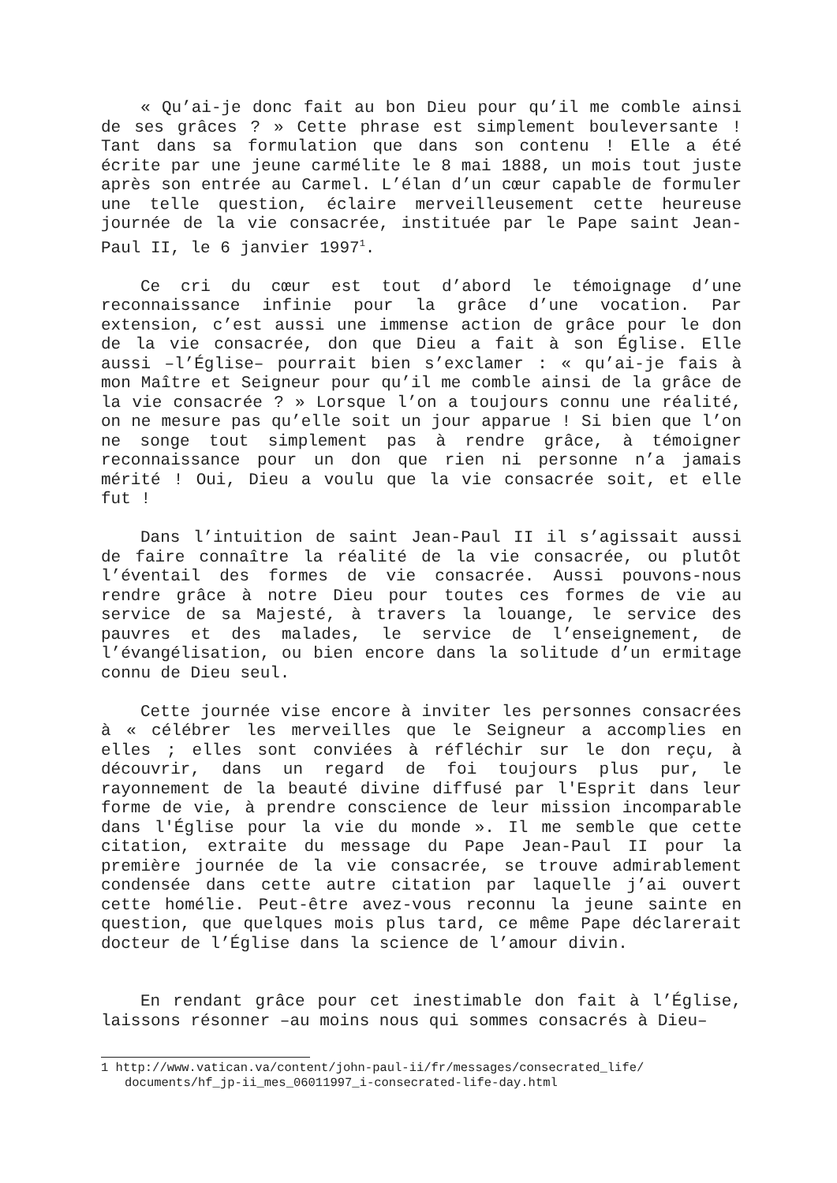« Qu’ai-je donc fait au bon Dieu pour qu’il me comble ainsi de ses grâces ? » Cette phrase est simplement bouleversante ! Tant dans sa formulation que dans son contenu ! Elle a été écrite par une jeune carmélite le 8 mai 1888, un mois tout juste après son entrée au Carmel. L’élan d’un cœur capable de formuler une telle question, éclaire merveilleusement cette heureuse journée de la vie consacrée, instituée par le Pape saint Jean-Paul II, le 6 janvier 1997<sup>1</sup>.
Ce cri du cœur est tout d’abord le témoignage d’une reconnaissance infinie pour la grâce d’une vocation. Par extension, c’est aussi une immense action de grâce pour le don de la vie consacrée, don que Dieu a fait à son Église. Elle aussi –l’Église– pourrait bien s’exclamer : « qu’ai-je fais à mon Maître et Seigneur pour qu’il me comble ainsi de la grâce de la vie consacrée ? » Lorsque l’on a toujours connu une réalité, on ne mesure pas qu’elle soit un jour apparue ! Si bien que l’on ne songe tout simplement pas à rendre grâce, à témoigner reconnaissance pour un don que rien ni personne n’a jamais mérité ! Oui, Dieu a voulu que la vie consacrée soit, et elle fut !
Dans l’intuition de saint Jean-Paul II il s’agissait aussi de faire connaître la réalité de la vie consacrée, ou plutôt l’éventail des formes de vie consacrée. Aussi pouvons-nous rendre grâce à notre Dieu pour toutes ces formes de vie au service de sa Majesté, à travers la louange, le service des pauvres et des malades, le service de l’enseignement, de l’évangélisation, ou bien encore dans la solitude d’un ermitage connu de Dieu seul.
Cette journée vise encore à inviter les personnes consacrées à « célébrer les merveilles que le Seigneur a accomplies en elles ; elles sont conviées à réfléchir sur le don reçu, à découvrir, dans un regard de foi toujours plus pur, le rayonnement de la beauté divine diffusé par l'Esprit dans leur forme de vie, à prendre conscience de leur mission incomparable dans l'Église pour la vie du monde ». Il me semble que cette citation, extraite du message du Pape Jean-Paul II pour la première journée de la vie consacrée, se trouve admirablement condensée dans cette autre citation par laquelle j’ai ouvert cette homélie. Peut-être avez-vous reconnu la jeune sainte en question, que quelques mois plus tard, ce même Pape déclarerait docteur de l’Église dans la science de l’amour divin.
En rendant grâce pour cet inestimable don fait à l’Église, laissons résonner –au moins nous qui sommes consacrés à Dieu–
1 http://www.vatican.va/content/john-paul-ii/fr/messages/consecrated_life/ documents/hf_jp-ii_mes_06011997_i-consecrated-life-day.html